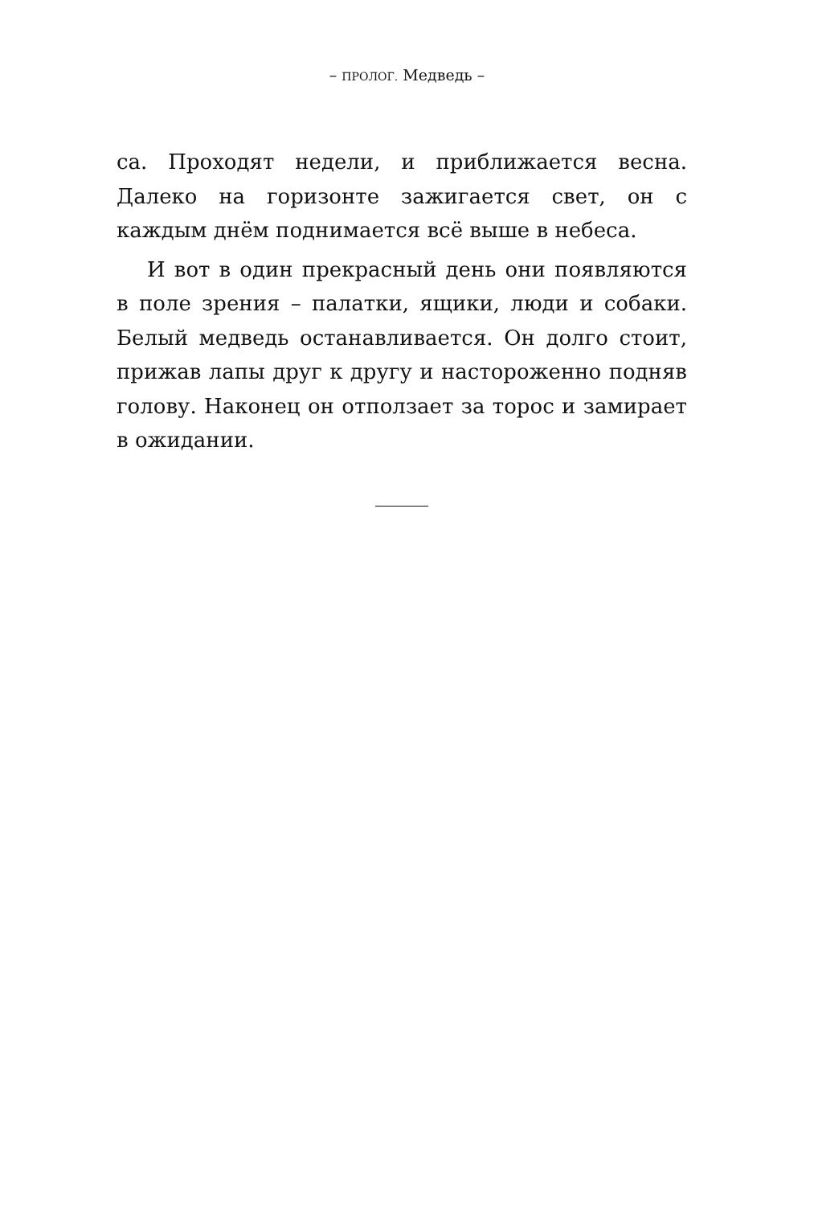– ПРОЛОГ. Медведь –
са. Проходят недели, и приближается весна. Далеко на горизонте зажигается свет, он с каждым днём поднимается всё выше в небеса.
И вот в один прекрасный день они появляются в поле зрения – палатки, ящики, люди и собаки. Белый медведь останавливается. Он долго стоит, прижав лапы друг к другу и настороженно подняв голову. Наконец он отползает за торос и замирает в ожидании.